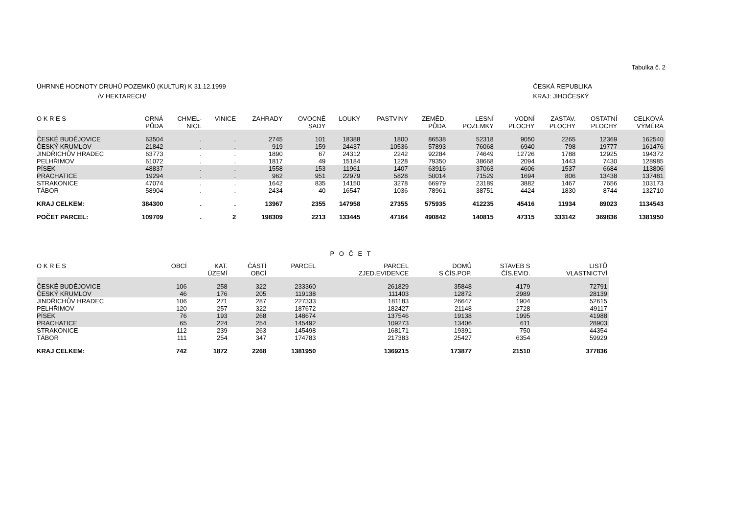Tabulka č. 2
ÚHRNNÉ HODNOTY DRUHŮ POZEMKŮ (KULTUR) K 31.12.1999
/V HEKTARECH/
ČESKÁ REPUBLIKA
KRAJ: JIHOČESKÝ
| O K R E S | ORNÁ PŮDA | CHMEL- NICE | VINICE | ZAHRADY | OVOCNÉ SADY | LOUKY | PASTVINY | ZEMĚD. PŮDA | LESNÍ POZEMKY | VODNÍ PLOCHY | ZASTAV. PLOCHY | OSTATNÍ PLOCHY | CELKOVÁ VÝMĚRA |
| --- | --- | --- | --- | --- | --- | --- | --- | --- | --- | --- | --- | --- | --- |
| ČESKÉ BUDĚJOVICE | 63504 | . | . | 2745 | 101 | 18388 | 1800 | 86538 | 52318 | 9050 | 2265 | 12369 | 162540 |
| ČESKÝ KRUMLOV | 21842 | . | . | 919 | 159 | 24437 | 10536 | 57893 | 76068 | 6940 | 798 | 19777 | 161476 |
| JINDŘICHŮV HRADEC | 63773 | . | . | 1890 | 67 | 24312 | 2242 | 92284 | 74649 | 12726 | 1788 | 12925 | 194372 |
| PELHŘIMOV | 61072 | . | . | 1817 | 49 | 15184 | 1228 | 79350 | 38668 | 2094 | 1443 | 7430 | 128985 |
| PÍSEK | 48837 | . | . | 1558 | 153 | 11961 | 1407 | 63916 | 37063 | 4606 | 1537 | 6684 | 113806 |
| PRACHATICE | 19294 | . | . | 962 | 951 | 22979 | 5828 | 50014 | 71529 | 1694 | 806 | 13438 | 137481 |
| STRAKONICE | 47074 | . | . | 1642 | 835 | 14150 | 3278 | 66979 | 23189 | 3882 | 1467 | 7656 | 103173 |
| TÁBOR | 58904 | . | . | 2434 | 40 | 16547 | 1036 | 78961 | 38751 | 4424 | 1830 | 8744 | 132710 |
| KRAJ CELKEM: | 384300 | . | . | 13967 | 2355 | 147958 | 27355 | 575935 | 412235 | 45416 | 11934 | 89023 | 1134543 |
| POČET PARCEL: | 109709 | . | 2 | 198309 | 2213 | 133445 | 47164 | 490842 | 140815 | 47315 | 333142 | 369836 | 1381950 |
P O Č E T
| O K R E S | OBCÍ | KAT. ÚZEMÍ | ČÁSTÍ OBCÍ | PARCEL | PARCEL ZJED.EVIDENCE | DOMŮ S ČÍS.POP. | STAVEB S ČÍS.EVID. | LISTŮ VLASTNICTVÍ |
| --- | --- | --- | --- | --- | --- | --- | --- | --- |
| ČESKÉ BUDĚJOVICE | 106 | 258 | 322 | 233360 | 261829 | 35848 | 4179 | 72791 |
| ČESKÝ KRUMLOV | 46 | 176 | 205 | 119138 | 111403 | 12872 | 2989 | 28139 |
| JINDŘICHŮV HRADEC | 106 | 271 | 287 | 227333 | 181183 | 26647 | 1904 | 52615 |
| PELHŘIMOV | 120 | 257 | 322 | 187672 | 182427 | 21148 | 2728 | 49117 |
| PÍSEK | 76 | 193 | 268 | 148674 | 137546 | 19138 | 1995 | 41988 |
| PRACHATICE | 65 | 224 | 254 | 145492 | 109273 | 13406 | 611 | 28903 |
| STRAKONICE | 112 | 239 | 263 | 145498 | 168171 | 19391 | 750 | 44354 |
| TÁBOR | 111 | 254 | 347 | 174783 | 217383 | 25427 | 6354 | 59929 |
| KRAJ CELKEM: | 742 | 1872 | 2268 | 1381950 | 1369215 | 173877 | 21510 | 377836 |